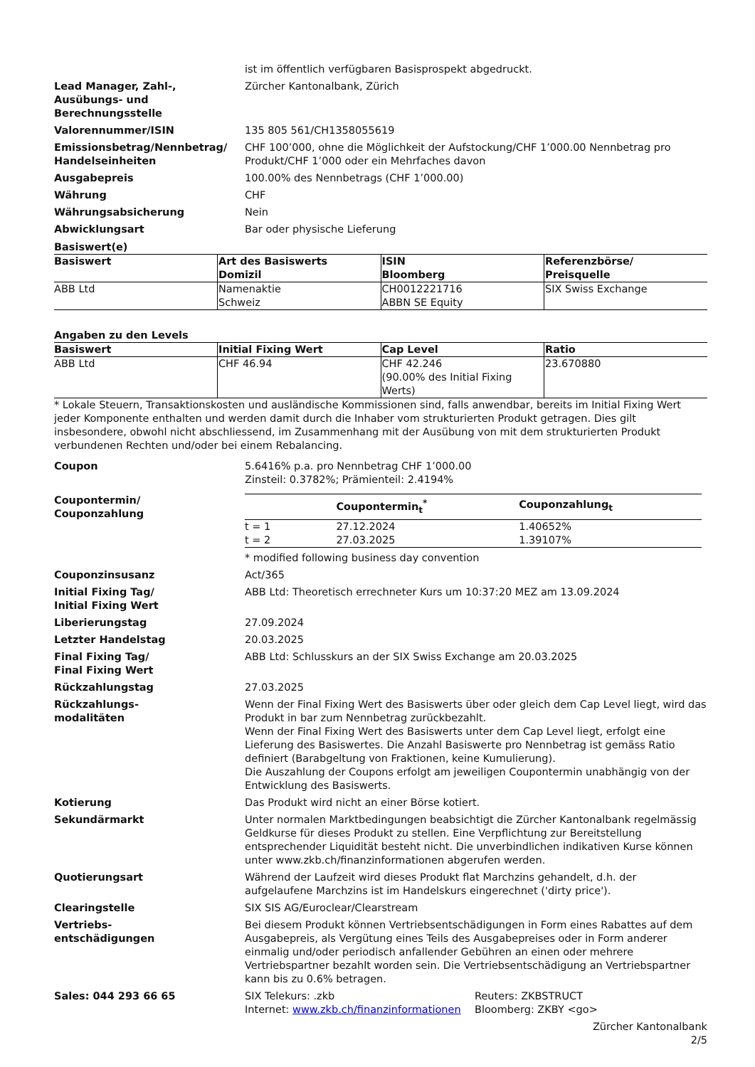ist im öffentlich verfügbaren Basisprospekt abgedruckt.
Lead Manager, Zahl-,
Ausübungs- und
Berechnungsstelle
Zürcher Kantonalbank, Zürich
Valorennummer/ISIN 135 805 561/CH1358055619
Emissionsbetrag/Nennbetrag/
Handelseinheiten
CHF 100’000, ohne die Möglichkeit der Aufstockung/CHF 1’000.00 Nennbetrag pro Produkt/CHF 1’000 oder ein Mehrfaches davon
Ausgabepreis 100.00% des Nennbetrags (CHF 1’000.00)
Währung CHF
Währungsabsicherung Nein
Abwicklungsart Bar oder physische Lieferung
Basiswert(e)
| Basiswert | Art des Basiswerts Domizil | ISIN Bloomberg | Referenzbörse/ Preisquelle |
| --- | --- | --- | --- |
| ABB Ltd | Namenaktie Schweiz | CH0012221716 ABBN SE Equity | SIX Swiss Exchange |
Angaben zu den Levels
| Basiswert | Initial Fixing Wert | Cap Level | Ratio |
| --- | --- | --- | --- |
| ABB Ltd | CHF 46.94 | CHF 42.246 (90.00% des Initial Fixing Werts) | 23.670880 |
* Lokale Steuern, Transaktionskosten und ausländische Kommissionen sind, falls anwendbar, bereits im Initial Fixing Wert jeder Komponente enthalten und werden damit durch die Inhaber vom strukturierten Produkt getragen. Dies gilt insbesondere, obwohl nicht abschliessend, im Zusammenhang mit der Ausübung von mit dem strukturierten Produkt verbundenen Rechten und/oder bei einem Rebalancing.
Coupon 5.6416% p.a. pro Nennbetrag CHF 1’000.00
Zinsteil: 0.3782%; Prämienteil: 2.4194%
Coupontermin/
Couponzahlung
| | Coupontermin<sub>t</sub><sup>*</sup> | Couponzahlung<sub>t</sub> |
| --- | --- | --- |
| t = 1 | 27.12.2024 | 1.40652% |
| t = 2 | 27.03.2025 | 1.39107% |
* modified following business day convention
Couponzinsusanz Act/365
Initial Fixing Tag/
Initial Fixing Wert
ABB Ltd: Theoretisch errechneter Kurs um 10:37:20 MEZ am 13.09.2024
Liberierungstag 27.09.2024
Letzter Handelstag 20.03.2025
Final Fixing Tag/
Final Fixing Wert
ABB Ltd: Schlusskurs an der SIX Swiss Exchange am 20.03.2025
Rückzahlungstag 27.03.2025
Rückzahlungs-
modalitäten
Wenn der Final Fixing Wert des Basiswerts über oder gleich dem Cap Level liegt, wird das Produkt in bar zum Nennbetrag zurückbezahlt.
Wenn der Final Fixing Wert des Basiswerts unter dem Cap Level liegt, erfolgt eine Lieferung des Basiswertes. Die Anzahl Basiswerte pro Nennbetrag ist gemäss Ratio definiert (Barabgeltung von Fraktionen, keine Kumulierung).
Die Auszahlung der Coupons erfolgt am jeweiligen Coupontermin unabhängig von der Entwicklung des Basiswerts.
Kotierung Das Produkt wird nicht an einer Börse kotiert.
Sekundärmarkt Unter normalen Marktbedingungen beabsichtigt die Zürcher Kantonalbank regelmässig Geldkurse für dieses Produkt zu stellen. Eine Verpflichtung zur Bereitstellung entsprechender Liquidität besteht nicht. Die unverbindlichen indikativen Kurse können unter www.zkb.ch/finanzinformationen abgerufen werden.
Quotierungsart Während der Laufzeit wird dieses Produkt flat Marchzins gehandelt, d.h. der aufgelaufene Marchzins ist im Handelskurs eingerechnet ('dirty price').
Clearingstelle SIX SIS AG/Euroclear/Clearstream
Vertriebs-
entschädigungen
Bei diesem Produkt können Vertriebsentschädigungen in Form eines Rabattes auf dem Ausgabepreis, als Vergütung eines Teils des Ausgabepreises oder in Form anderer einmalig und/oder periodisch anfallender Gebühren an einen oder mehrere Vertriebspartner bezahlt worden sein. Die Vertriebsentschädigung an Vertriebspartner kann bis zu 0.6% betragen.
Sales: 044 293 66 65 SIX Telekurs: .zkb
Internet: www.zkb.ch/finanzinformationen
Reuters: ZKBSTRUCT
Bloomberg: ZKBY <go>
Zürcher Kantonalbank
2/5